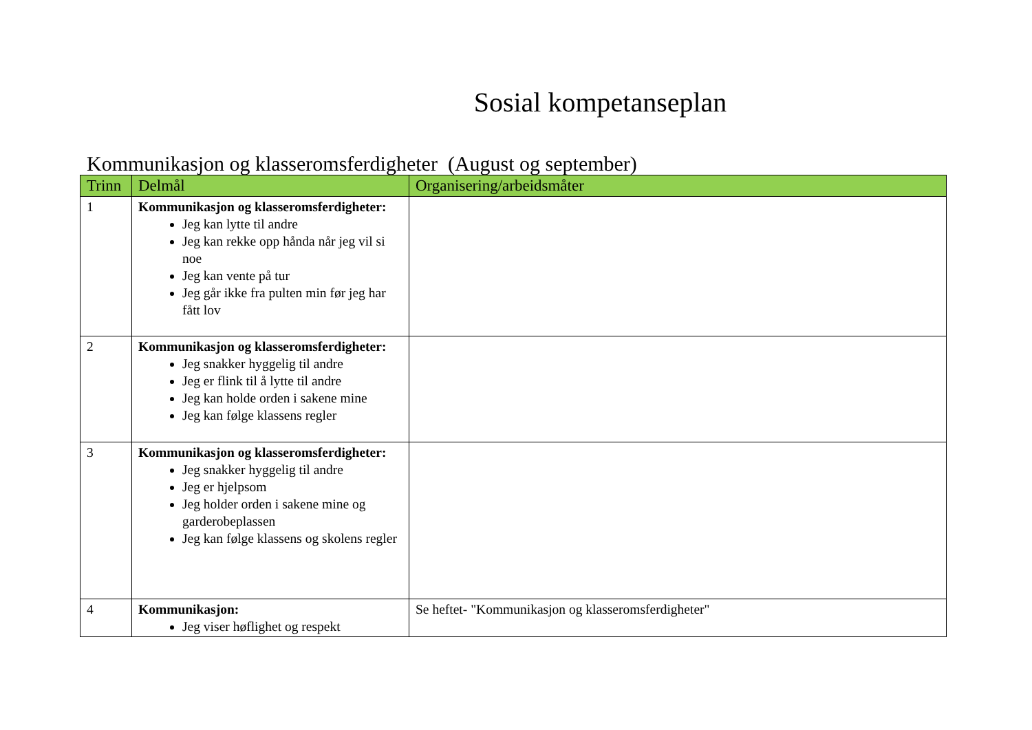Sosial kompetanseplan
Kommunikasjon og klasseromsferdigheter (August og september)
| Trinn | Delmål | Organisering/arbeidsmåter |
| --- | --- | --- |
| 1 | Kommunikasjon og klasseromsferdigheter: Jeg kan lytte til andre Jeg kan rekke opp hånda når jeg vil si noe Jeg kan vente på tur Jeg går ikke fra pulten min før jeg har fått lov | |
| 2 | Kommunikasjon og klasseromsferdigheter: Jeg snakker hyggelig til andre Jeg er flink til å lytte til andre Jeg kan holde orden i sakene mine Jeg kan følge klassens regler | |
| 3 | Kommunikasjon og klasseromsferdigheter: Jeg snakker hyggelig til andre Jeg er hjelpsom Jeg holder orden i sakene mine og garderobeplassen Jeg kan følge klassens og skolens regler | |
| 4 | Kommunikasjon: Jeg viser høflighet og respekt | Se heftet- "Kommunikasjon og klasseromsferdigheter" |